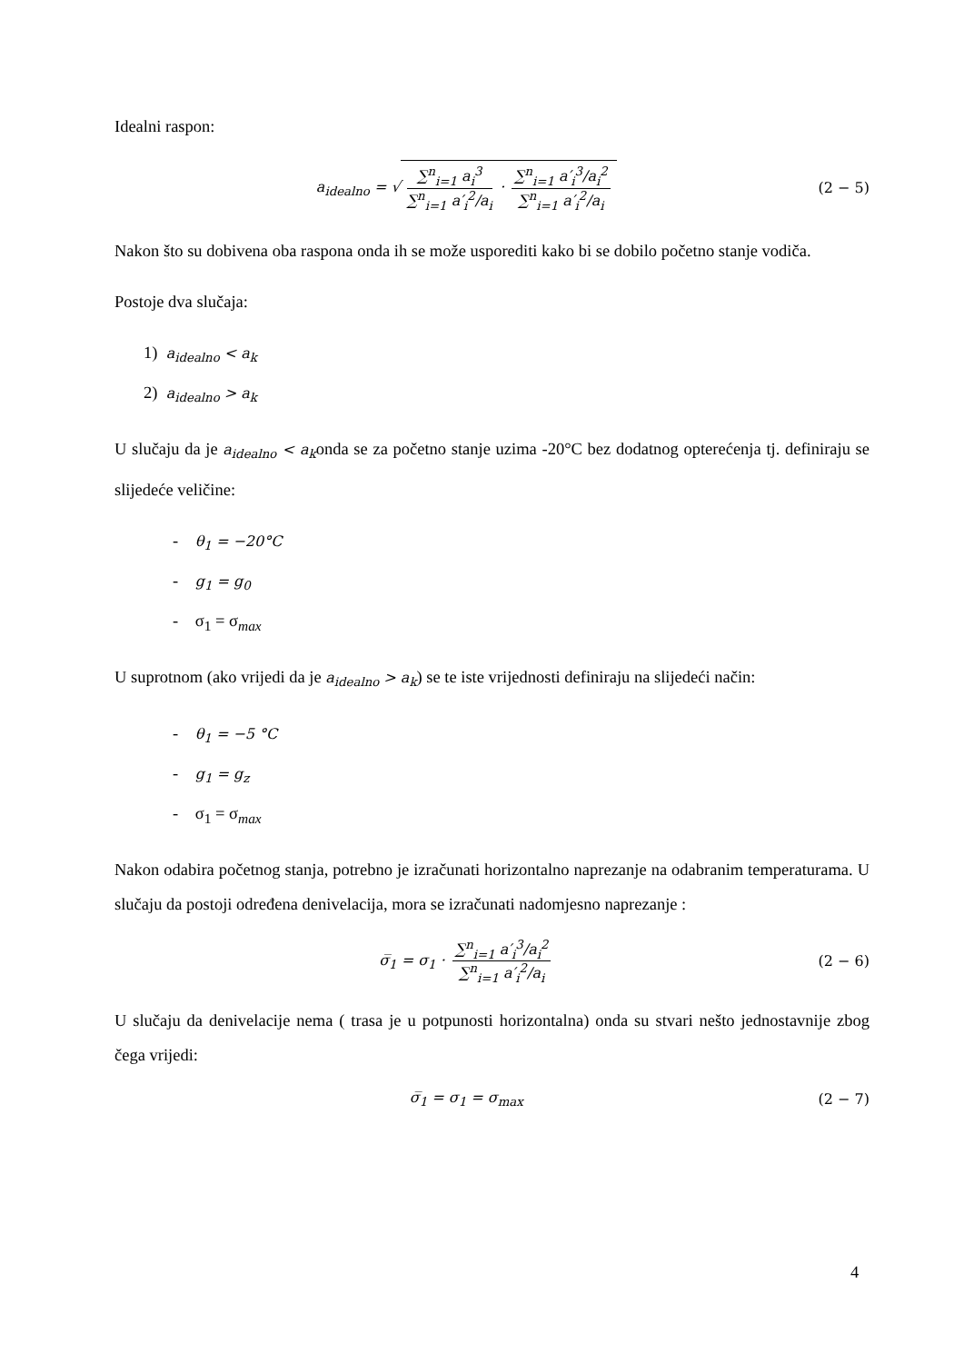Idealni raspon:
a<sub>idealno</sub> = √ ∑<sup>n</sup><sub>i=1</sub> a<sub>i</sub><sup>3</sup> ∑<sup>n</sup><sub>i=1</sub> a′<sub>i</sub><sup>2</sup>/a<sub>i</sub> · ∑<sup>n</sup><sub>i=1</sub> a′<sub>i</sub><sup>3</sup>/a<sub>i</sub><sup>2</sup> ∑<sup>n</sup><sub>i=1</sub> a′<sub>i</sub><sup>2</sup>/a<sub>i</sub>
(2 − 5)
Nakon što su dobivena oba raspona onda ih se može usporediti kako bi se dobilo početno stanje vodiča.
Postoje dva slučaja:
1) a<sub>idealno</sub> < a<sub>k</sub>
2) a<sub>idealno</sub> > a<sub>k</sub>
U slučaju da je a<sub>idealno</sub> < a<sub>k</sub>onda se za početno stanje uzima -20°C bez dodatnog opterećenja tj. definiraju se slijedeće veličine:
- θ<sub>1</sub> = −20°C
- g<sub>1</sub> = g<sub>0</sub>
- σ<sub>1</sub> = σ<sub>max</sub>
U suprotnom (ako vrijedi da je a<sub>idealno</sub> > a<sub>k</sub>) se te iste vrijednosti definiraju na slijedeći način:
- θ<sub>1</sub> = −5 °C
- g<sub>1</sub> = g<sub>z</sub>
- σ<sub>1</sub> = σ<sub>max</sub>
Nakon odabira početnog stanja, potrebno je izračunati horizontalno naprezanje na odabranim temperaturama. U slučaju da postoji određena denivelacija, mora se izračunati nadomjesno naprezanje :
σ̅<sub>1</sub> = σ<sub>1</sub> · ∑<sup>n</sup><sub>i=1</sub> a′<sub>i</sub><sup>3</sup>/a<sub>i</sub><sup>2</sup> ∑<sup>n</sup><sub>i=1</sub> a′<sub>i</sub><sup>2</sup>/a<sub>i</sub>
(2 − 6)
U slučaju da denivelacije nema ( trasa je u potpunosti horizontalna) onda su stvari nešto jednostavnije zbog čega vrijedi:
σ̅<sub>1</sub> = σ<sub>1</sub> = σ<sub>max</sub> (2 − 7)
4